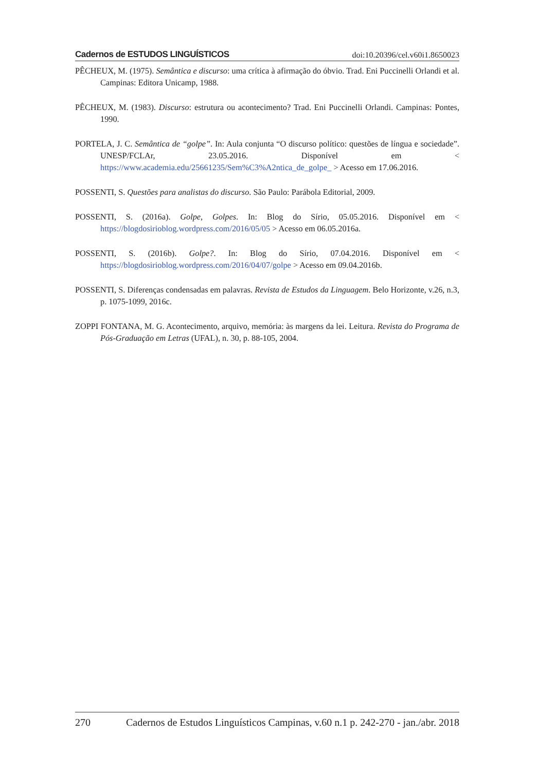Cadernos de ESTUDOS LINGUÍSTICOS doi:10.20396/cel.v60i1.8650023
PÊCHEUX, M. (1975). Semântica e discurso: uma crítica à afirmação do óbvio. Trad. Eni Puccinelli Orlandi et al. Campinas: Editora Unicamp, 1988.
PÊCHEUX, M. (1983). Discurso: estrutura ou acontecimento? Trad. Eni Puccinelli Orlandi. Campinas: Pontes, 1990.
PORTELA, J. C. Semântica de “golpe”. In: Aula conjunta “O discurso político: questões de língua e sociedade”. UNESP/FCLAr, 23.05.2016. Disponível em < https://www.academia.edu/25661235/Sem%C3%A2ntica_de_golpe_ > Acesso em 17.06.2016.
POSSENTI, S. Questões para analistas do discurso. São Paulo: Parábola Editorial, 2009.
POSSENTI, S. (2016a). Golpe, Golpes. In: Blog do Sírio, 05.05.2016. Disponível em < https://blogdosirioblog.wordpress.com/2016/05/05 > Acesso em 06.05.2016a.
POSSENTI, S. (2016b). Golpe?. In: Blog do Sírio, 07.04.2016. Disponível em < https://blogdosirioblog.wordpress.com/2016/04/07/golpe > Acesso em 09.04.2016b.
POSSENTI, S. Diferenças condensadas em palavras. Revista de Estudos da Linguagem. Belo Horizonte, v.26, n.3, p. 1075-1099, 2016c.
ZOPPI FONTANA, M. G. Acontecimento, arquivo, memória: às margens da lei. Leitura. Revista do Programa de Pós-Graduação em Letras (UFAL), n. 30, p. 88-105, 2004.
270 Cadernos de Estudos Linguísticos Campinas, v.60 n.1 p. 242-270 - jan./abr. 2018